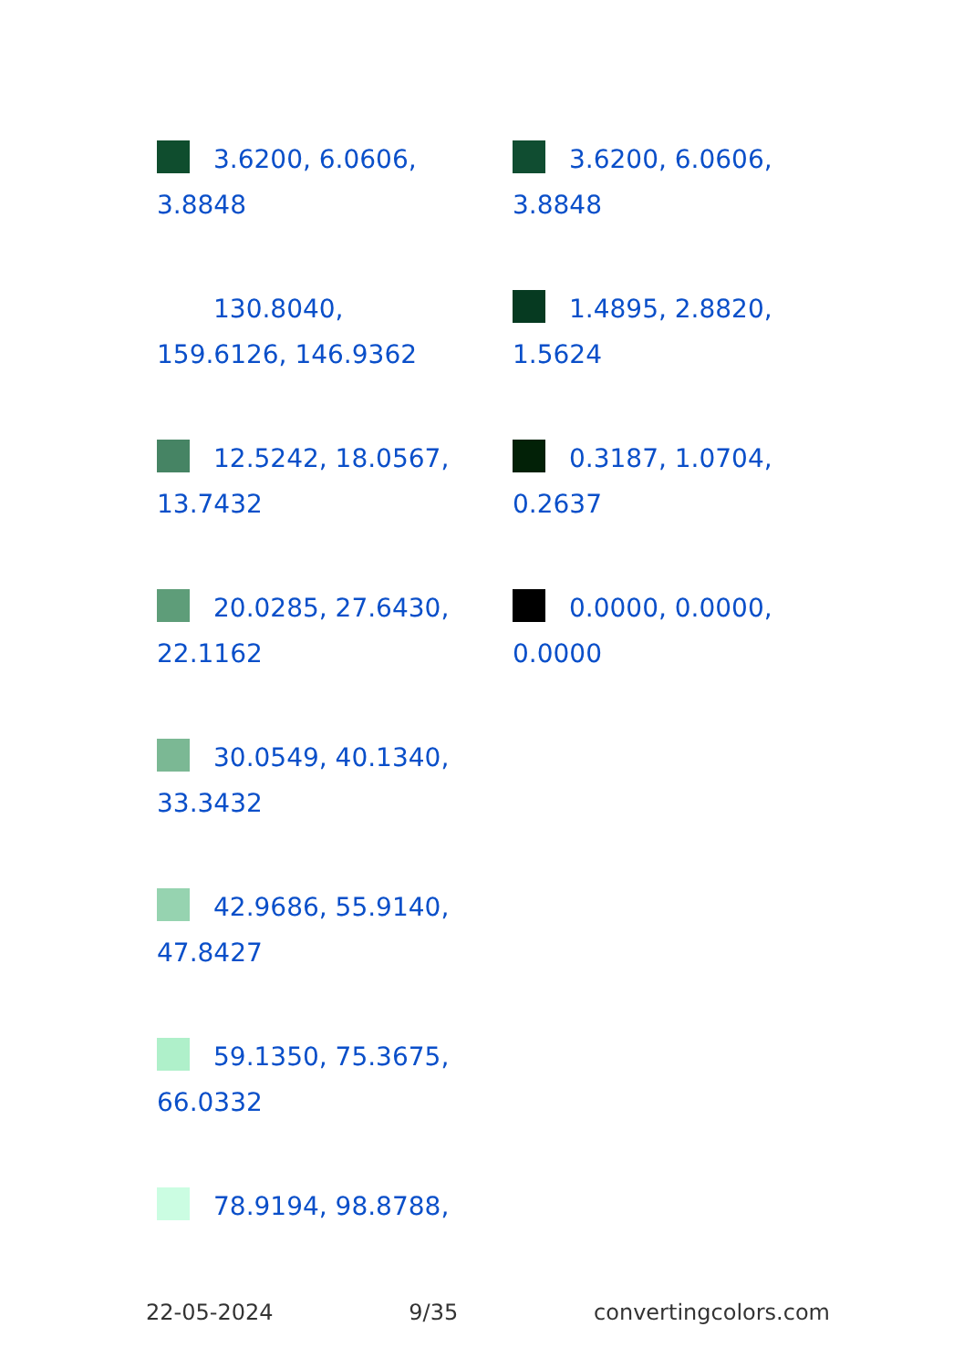3.6200, 6.0606, 3.8848
130.8040, 159.6126, 146.9362
12.5242, 18.0567, 13.7432
20.0285, 27.6430, 22.1162
30.0549, 40.1340, 33.3432
42.9686, 55.9140, 47.8427
59.1350, 75.3675, 66.0332
78.9194, 98.8788,
3.6200, 6.0606, 3.8848
1.4895, 2.8820, 1.5624
0.3187, 1.0704, 0.2637
0.0000, 0.0000, 0.0000
22-05-2024 9/35 convertingcolors.com